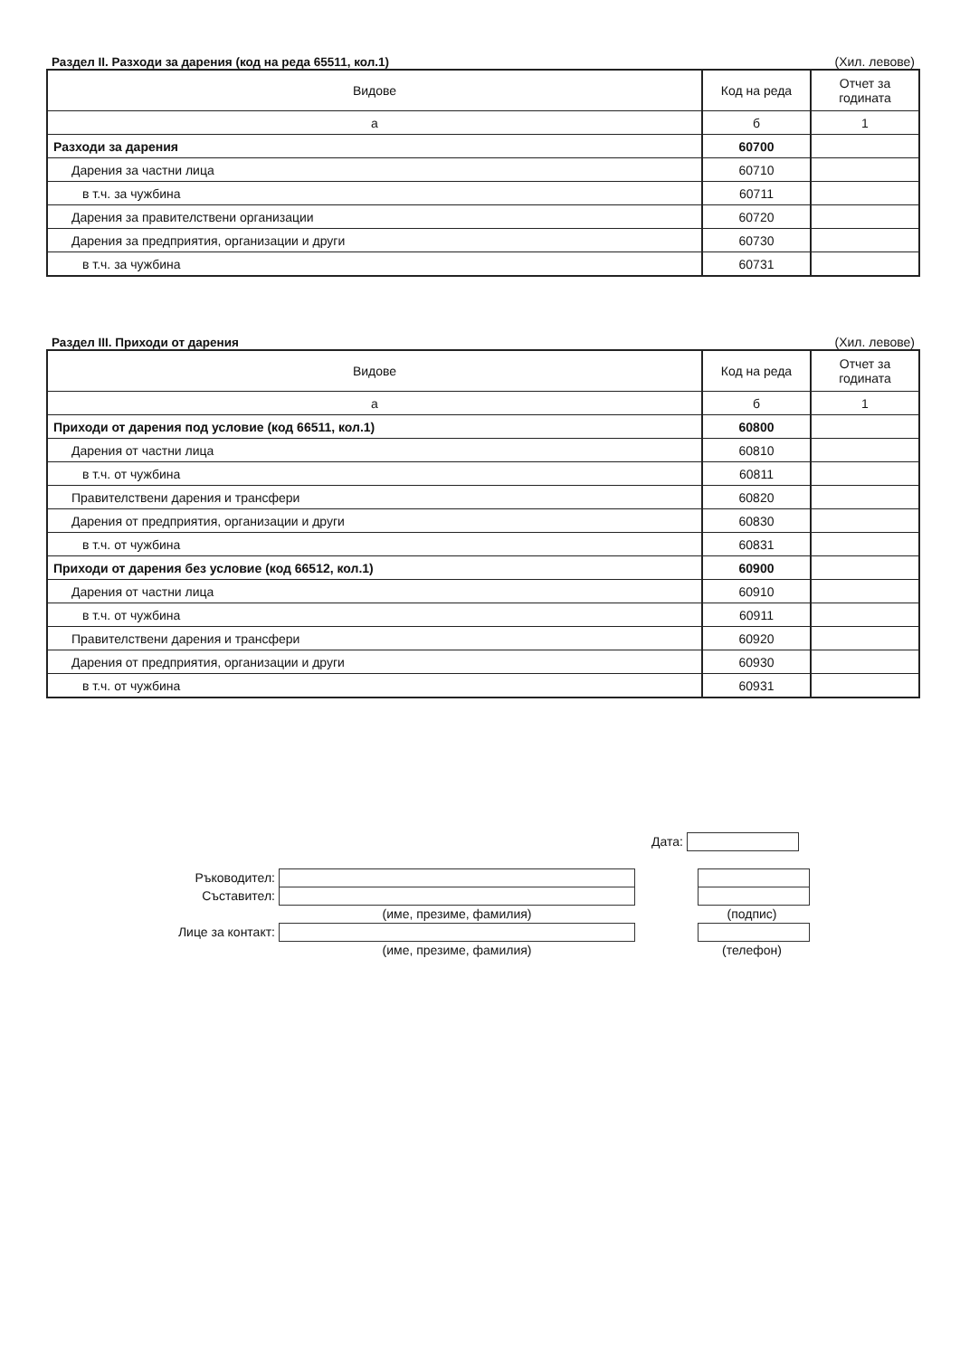Раздел II. Разходи за дарения (код на реда 65511, кол.1) (Хил. левове)
| Видове | Код на реда | Отчет за годината |
| --- | --- | --- |
| а | б | 1 |
| Разходи за дарения | 60700 | |
| Дарения за частни лица | 60710 | |
| в т.ч. за чужбина | 60711 | |
| Дарения за правителствени организации | 60720 | |
| Дарения за предприятия, организации и други | 60730 | |
| в т.ч. за чужбина | 60731 | |
Раздел III. Приходи от дарения (Хил. левове)
| Видове | Код на реда | Отчет за годината |
| --- | --- | --- |
| а | б | 1 |
| Приходи от дарения под условие (код 66511, кол.1) | 60800 | |
| Дарения от частни лица | 60810 | |
| в т.ч. от чужбина | 60811 | |
| Правителствени дарения и трансфери | 60820 | |
| Дарения от предприятия, организации и други | 60830 | |
| в т.ч. от чужбина | 60831 | |
| Приходи от дарения без условие (код 66512, кол.1) | 60900 | |
| Дарения от частни лица | 60910 | |
| в т.ч. от чужбина | 60911 | |
| Правителствени дарения и трансфери | 60920 | |
| Дарения от предприятия, организации и други | 60930 | |
| в т.ч. от чужбина | 60931 | |
Дата:
Ръководител:
Съставител:
(име, презиме, фамилия) (подпис)
Лице за контакт:
(име, презиме, фамилия) (телефон)